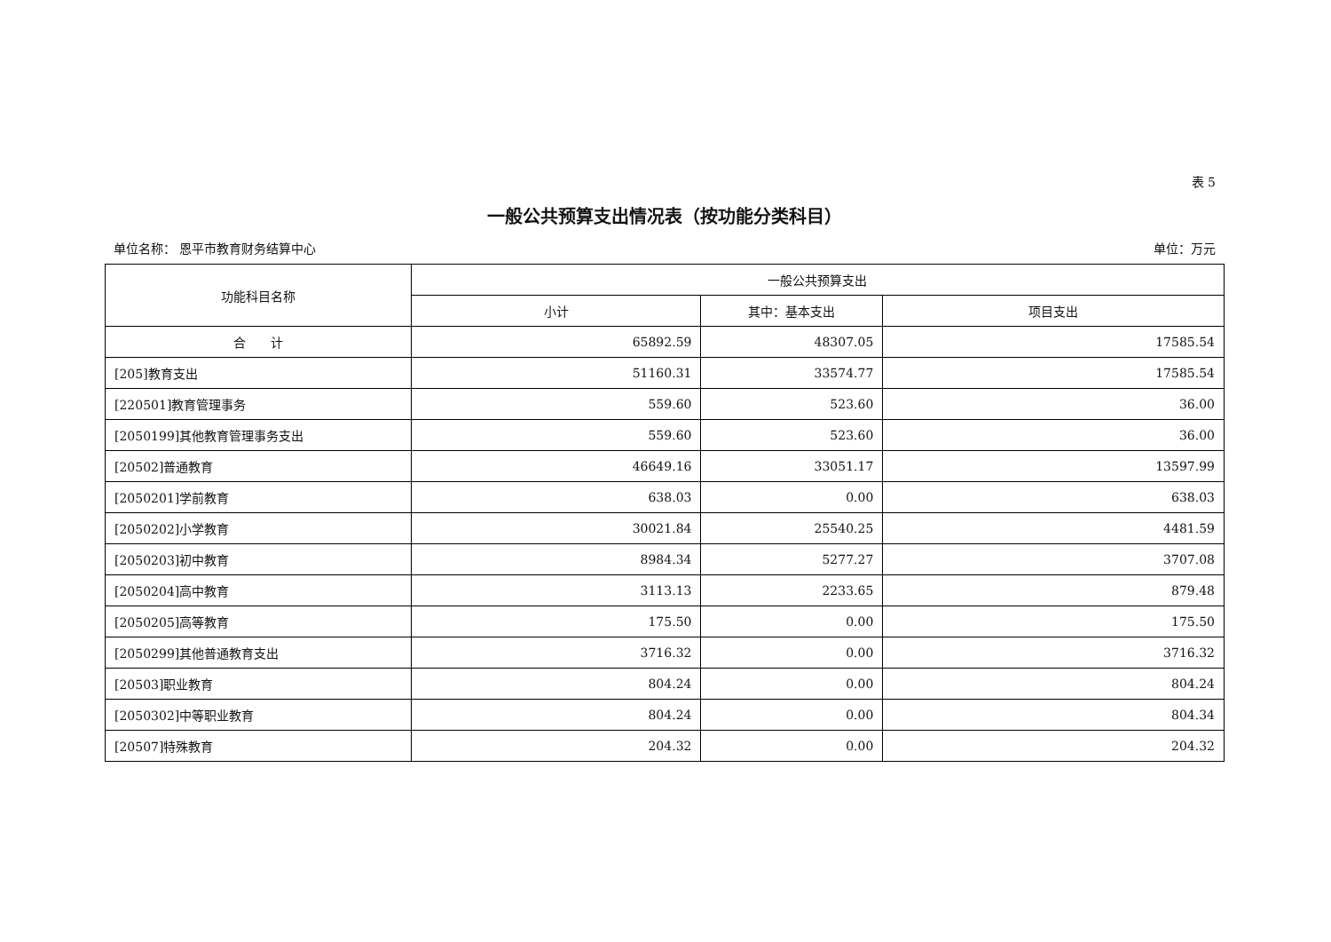表 5
一般公共预算支出情况表（按功能分类科目）
单位名称： 恩平市教育财务结算中心 单位：万元
| 功能科目名称 | 一般公共预算支出 | | |
| --- | --- | --- | --- |
| | 小计 | 其中：基本支出 | 项目支出 |
| 合 计 | 65892.59 | 48307.05 | 17585.54 |
| [205]教育支出 | 51160.31 | 33574.77 | 17585.54 |
| [220501]教育管理事务 | 559.60 | 523.60 | 36.00 |
| [2050199]其他教育管理事务支出 | 559.60 | 523.60 | 36.00 |
| [20502]普通教育 | 46649.16 | 33051.17 | 13597.99 |
| [2050201]学前教育 | 638.03 | 0.00 | 638.03 |
| [2050202]小学教育 | 30021.84 | 25540.25 | 4481.59 |
| [2050203]初中教育 | 8984.34 | 5277.27 | 3707.08 |
| [2050204]高中教育 | 3113.13 | 2233.65 | 879.48 |
| [2050205]高等教育 | 175.50 | 0.00 | 175.50 |
| [2050299]其他普通教育支出 | 3716.32 | 0.00 | 3716.32 |
| [20503]职业教育 | 804.24 | 0.00 | 804.24 |
| [2050302]中等职业教育 | 804.24 | 0.00 | 804.34 |
| [20507]特殊教育 | 204.32 | 0.00 | 204.32 |